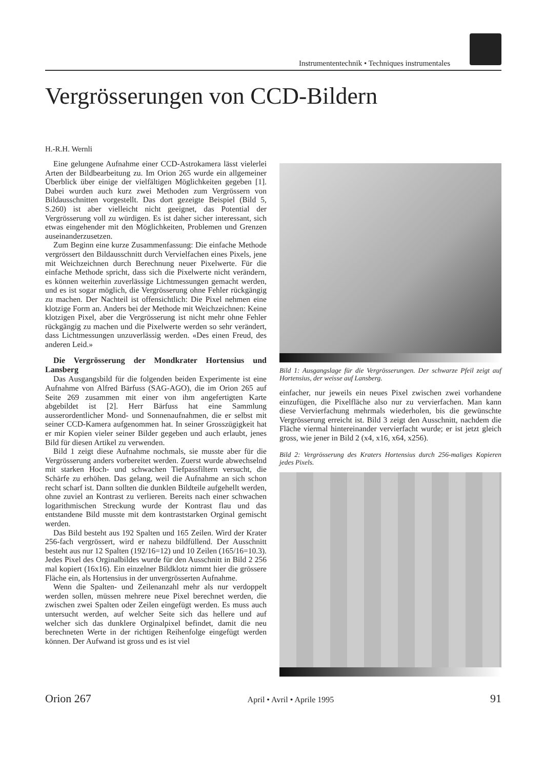Instrumententechnik • Techniques instrumentales
Vergrösserungen von CCD-Bildern
H.-R.H. Wernli
Eine gelungene Aufnahme einer CCD-Astrokamera lässt vielerlei Arten der Bildbearbeitung zu. Im Orion 265 wurde ein allgemeiner Überblick über einige der vielfältigen Möglichkeiten gegeben [1]. Dabei wurden auch kurz zwei Methoden zum Vergrössern von Bildausschnitten vorgestellt. Das dort gezeigte Beispiel (Bild 5, S.260) ist aber vielleicht nicht geeignet, das Potential der Vergrösserung voll zu würdigen. Es ist daher sicher interessant, sich etwas eingehender mit den Möglichkeiten, Problemen und Grenzen auseinanderzusetzen.
Zum Beginn eine kurze Zusammenfassung: Die einfache Methode vergrössert den Bildausschnitt durch Vervielfachen eines Pixels, jene mit Weichzeichnen durch Berechnung neuer Pixelwerte. Für die einfache Methode spricht, dass sich die Pixelwerte nicht verändern, es können weiterhin zuverlässige Lichtmessungen gemacht werden, und es ist sogar möglich, die Vergrösserung ohne Fehler rückgängig zu machen. Der Nachteil ist offensichtlich: Die Pixel nehmen eine klotzige Form an. Anders bei der Methode mit Weichzeichnen: Keine klotzigen Pixel, aber die Vergrösserung ist nicht mehr ohne Fehler rückgängig zu machen und die Pixelwerte werden so sehr verändert, dass Lichtmessungen unzuverlässig werden. «Des einen Freud, des anderen Leid.»
Die Vergrösserung der Mondkrater Hortensius und Lansberg
Das Ausgangsbild für die folgenden beiden Experimente ist eine Aufnahme von Alfred Bärfuss (SAG-AGO), die im Orion 265 auf Seite 269 zusammen mit einer von ihm angefertigten Karte abgebildet ist [2]. Herr Bärfuss hat eine Sammlung ausserordentlicher Mond- und Sonnenaufnahmen, die er selbst mit seiner CCD-Kamera aufgenommen hat. In seiner Grosszügigkeit hat er mir Kopien vieler seiner Bilder gegeben und auch erlaubt, jenes Bild für diesen Artikel zu verwenden.
Bild 1 zeigt diese Aufnahme nochmals, sie musste aber für die Vergrösserung anders vorbereitet werden. Zuerst wurde abwechselnd mit starken Hoch- und schwachen Tiefpassfiltern versucht, die Schärfe zu erhöhen. Das gelang, weil die Aufnahme an sich schon recht scharf ist. Dann sollten die dunklen Bildteile aufgehellt werden, ohne zuviel an Kontrast zu verlieren. Bereits nach einer schwachen logarithmischen Streckung wurde der Kontrast flau und das entstandene Bild musste mit dem kontraststarken Orginal gemischt werden.
Das Bild besteht aus 192 Spalten und 165 Zeilen. Wird der Krater 256-fach vergrössert, wird er nahezu bildfüllend. Der Ausschnitt besteht aus nur 12 Spalten (192/16=12) und 10 Zeilen (165/16=10.3). Jedes Pixel des Orginalbildes wurde für den Ausschnitt in Bild 2 256 mal kopiert (16x16). Ein einzelner Bildklotz nimmt hier die grössere Fläche ein, als Hortensius in der unvergrösserten Aufnahme.
Wenn die Spalten- und Zeilenanzahl mehr als nur verdoppelt werden sollen, müssen mehrere neue Pixel berechnet werden, die zwischen zwei Spalten oder Zeilen eingefügt werden. Es muss auch untersucht werden, auf welcher Seite sich das hellere und auf welcher sich das dunklere Orginalpixel befindet, damit die neu berechneten Werte in der richtigen Reihenfolge eingefügt werden können. Der Aufwand ist gross und es ist viel
Bild 1: Ausgangslage für die Vergrösserungen. Der schwarze Pfeil zeigt auf Hortensius, der weisse auf Lansberg.
einfacher, nur jeweils ein neues Pixel zwischen zwei vorhandene einzufügen, die Pixelfläche also nur zu vervierfachen. Man kann diese Vervierfachung mehrmals wiederholen, bis die gewünschte Vergrösserung erreicht ist. Bild 3 zeigt den Ausschnitt, nachdem die Fläche viermal hintereinander vervierfacht wurde; er ist jetzt gleich gross, wie jener in Bild 2 (x4, x16, x64, x256).
Bild 2: Vergrösserung des Kraters Hortensius durch 256-maliges Kopieren jedes Pixels.
Orion 267 April • Avril • Aprile 1995 91